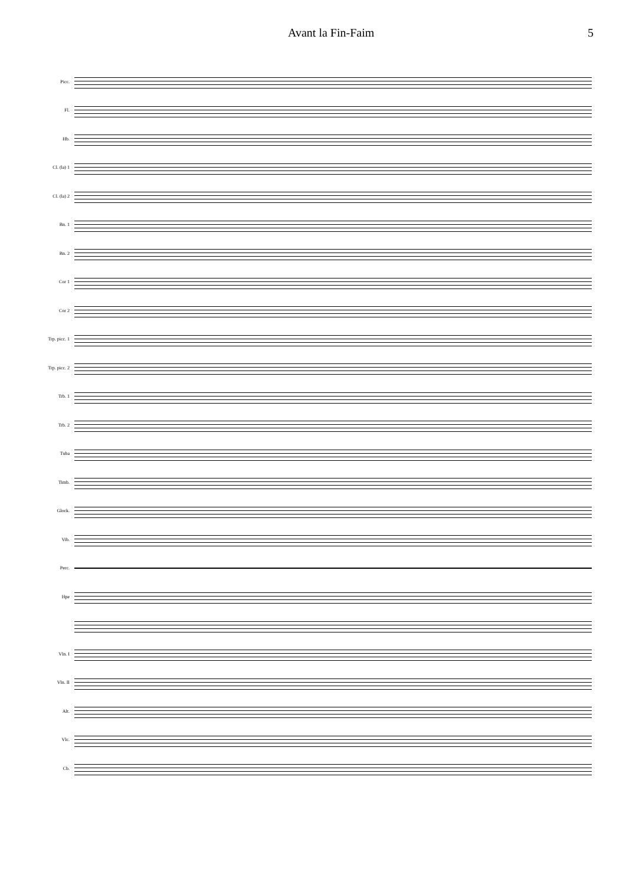Avant la Fin-Faim 5
Picc.
Fl.
Hb.
Cl. (la) 1
Cl. (la) 2
Bn. 1
Bn. 2
Cor 1
Cor 2
Trp. picc. 1
Trp. picc. 2
Trb. 1
Trb. 2
Tuba
Timb.
Glock.
Vib.
Perc.
Hpe
Vln. I
Vln. II
Alt.
Vlc.
Cb.